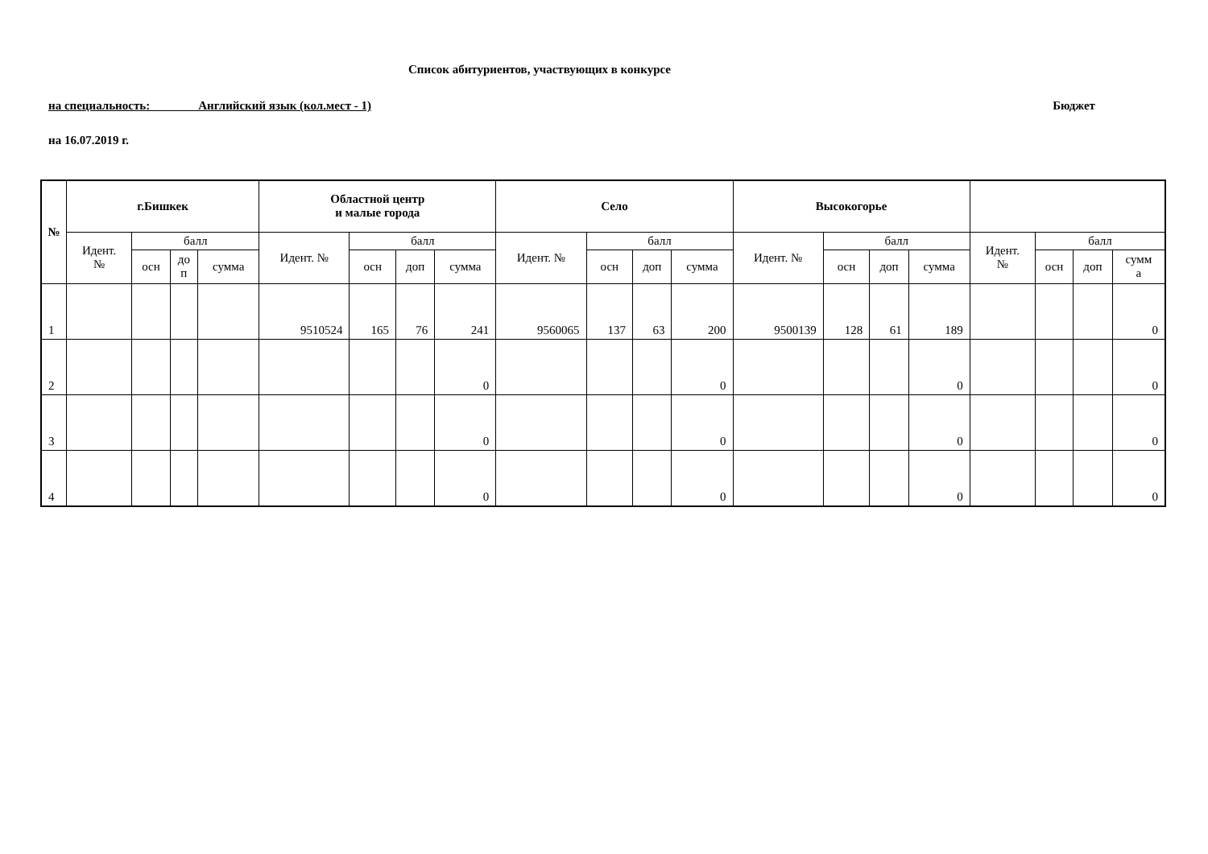Список абитуриентов, участвующих в конкурсе
на специальность: Английский язык (кол.мест - 1) Бюджет
на 16.07.2019 г.
| № | г.Бишкек | | | | Областной центр и малые города | | | | Село | | | | Высокогорье | | | | | | | |
| --- | --- | --- | --- | --- | --- | --- | --- | --- | --- | --- | --- | --- | --- | --- | --- | --- | --- | --- | --- | --- |
| | Идент. № | балл | | | Идент. № | балл | | | Идент. № | балл | | | Идент. № | балл | | | Идент. № | балл | | |
| | | осн | до п | сумма | | осн | доп | сумма | | осн | доп | сумма | | осн | доп | сумма | | осн | доп | сумм а |
| 1 | | | | | 9510524 | 165 | 76 | 241 | 9560065 | 137 | 63 | 200 | 9500139 | 128 | 61 | 189 | | | | 0 |
| 2 | | | | | | | | 0 | | | | 0 | | | | 0 | | | | 0 |
| 3 | | | | | | | | 0 | | | | 0 | | | | 0 | | | | 0 |
| 4 | | | | | | | | 0 | | | | 0 | | | | 0 | | | | 0 |